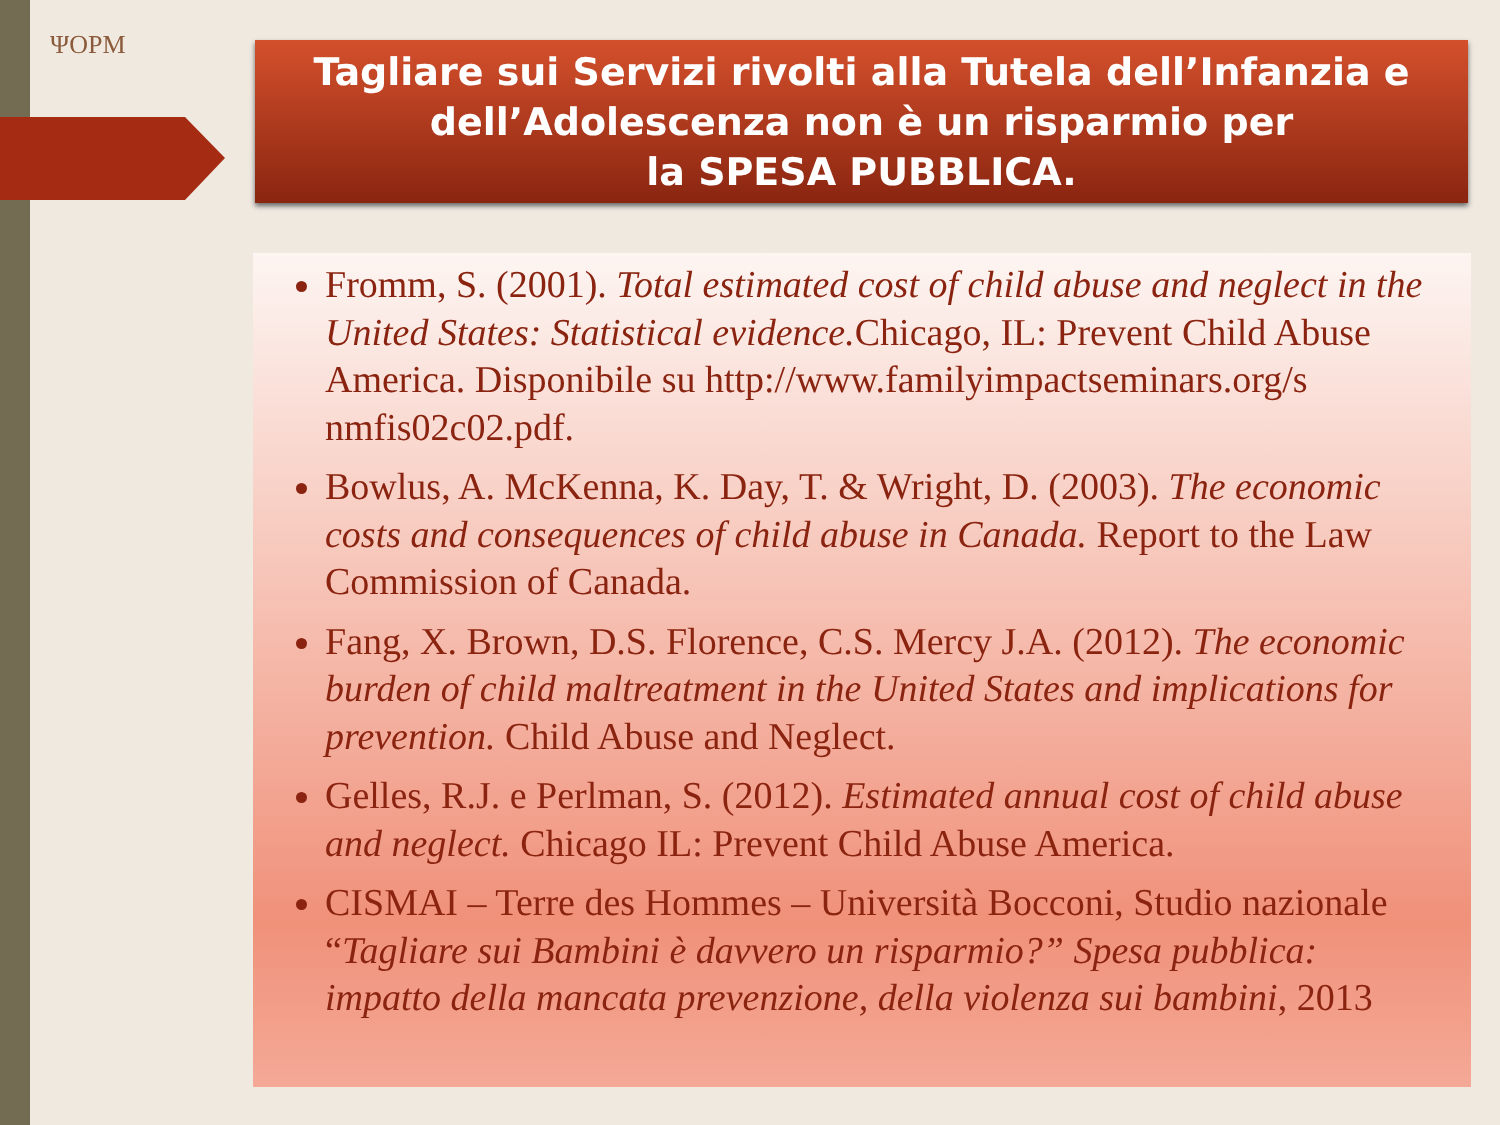ΨOPM
Tagliare sui Servizi rivolti alla Tutela dell’Infanzia e
dell’Adolescenza non è un risparmio per
la SPESA PUBBLICA.
Fromm, S. (2001). Total estimated cost of child abuse and neglect in the United States: Statistical evidence. Chicago, IL: Prevent Child Abuse America. Disponibile su http://www.familyimpactseminars.org/s nmfis02c02.pdf.
Bowlus, A. McKenna, K. Day, T. & Wright, D. (2003). The economic costs and consequences of child abuse in Canada. Report to the Law Commission of Canada.
Fang, X. Brown, D.S. Florence, C.S. Mercy J.A. (2012). The economic burden of child maltreatment in the United States and implications for prevention. Child Abuse and Neglect.
Gelles, R.J. e Perlman, S. (2012). Estimated annual cost of child abuse and neglect. Chicago IL: Prevent Child Abuse America.
CISMAI – Terre des Hommes – Università Bocconi, Studio nazionale “Tagliare sui Bambini è davvero un risparmio?” Spesa pubblica: impatto della mancata prevenzione, della violenza sui bambini, 2013